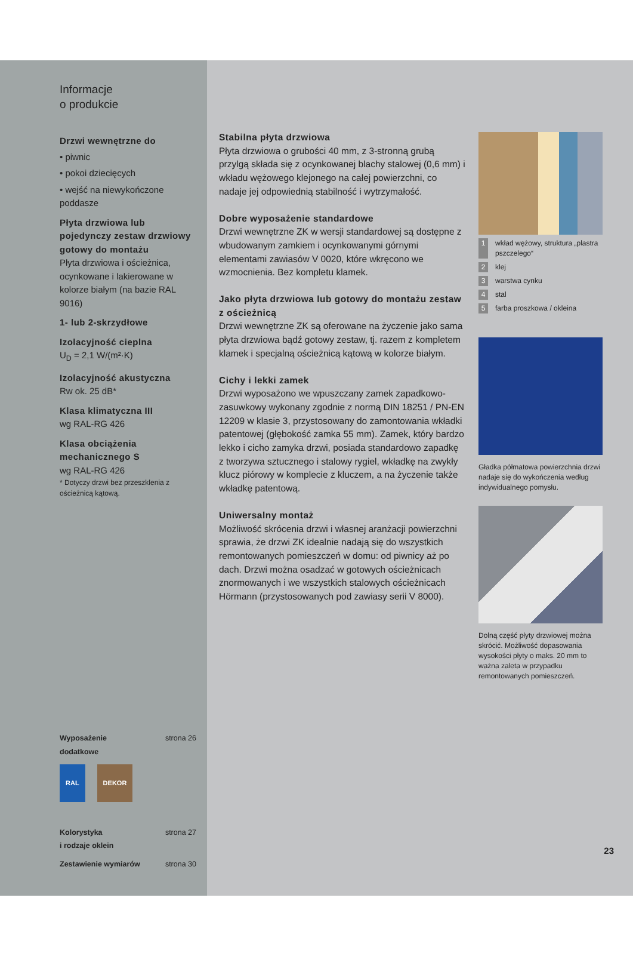Informacje
o produkcie
Drzwi wewnętrzne do
• piwnic
• pokoi dziecięcych
• wejść na niewykończone poddasze
Płyta drzwiowa lub pojedynczy zestaw drzwiowy gotowy do montażu
Płyta drzwiowa i ościeżnica, ocynkowane i lakierowane w kolorze białym (na bazie RAL 9016)
1- lub 2-skrzydłowe
Izolacyjność cieplna
U<sub>D</sub> = 2,1 W/(m²·K)
Izolacyjność akustyczna
Rw ok. 25 dB*
Klasa klimatyczna III
wg RAL-RG 426
Klasa obciążenia mechanicznego S
wg RAL-RG 426
* Dotyczy drzwi bez przeszklenia z ościeżnicą kątową.
Wyposażenie
dodatkowe strona 26
RAL DEKOR
Kolorystyka
i rodzaje oklein strona 27
Zestawienie wymiarów strona 30
Stabilna płyta drzwiowa
Płyta drzwiowa o grubości 40 mm, z 3-stronną grubą przylgą składa się z ocynkowanej blachy stalowej (0,6 mm) i wkładu wężowego klejonego na całej powierzchni, co nadaje jej odpowiednią stabilność i wytrzymałość.
Dobre wyposażenie standardowe
Drzwi wewnętrzne ZK w wersji standardowej są dostępne z wbudowanym zamkiem i ocynkowanymi górnymi elementami zawiasów V 0020, które wkręcono we wzmocnienia. Bez kompletu klamek.
Jako płyta drzwiowa lub gotowy do montażu zestaw z ościeżnicą
Drzwi wewnętrzne ZK są oferowane na życzenie jako sama płyta drzwiowa bądź gotowy zestaw, tj. razem z kompletem klamek i specjalną ościeżnicą kątową w kolorze białym.
Cichy i lekki zamek
Drzwi wyposażono we wpuszczany zamek zapadkowo-zasuwkowy wykonany zgodnie z normą DIN 18251 / PN-EN 12209 w klasie 3, przystosowany do zamontowania wkładki patentowej (głębokość zamka 55 mm). Zamek, który bardzo lekko i cicho zamyka drzwi, posiada standardowo zapadkę z tworzywa sztucznego i stalowy rygiel, wkładkę na zwykły klucz piórowy w komplecie z kluczem, a na życzenie także wkładkę patentową.
Uniwersalny montaż
Możliwość skrócenia drzwi i własnej aranżacji powierzchni sprawia, że drzwi ZK idealnie nadają się do wszystkich remontowanych pomieszczeń w domu: od piwnicy aż po dach. Drzwi można osadzać w gotowych ościeżnicach znormowanych i we wszystkich stalowych ościeżnicach Hörmann (przystosowanych pod zawiasy serii V 8000).
1 wkład wężowy, struktura „plastra pszczelego“
2 klej
3 warstwa cynku
4 stal
5 farba proszkowa / okleina
Gładka półmatowa powierzchnia drzwi nadaje się do wykończenia według indywidualnego pomysłu.
Dolną część płyty drzwiowej można skrócić. Możliwość dopasowania wysokości płyty o maks. 20 mm to ważna zaleta w przypadku remontowanych pomieszczeń.
23